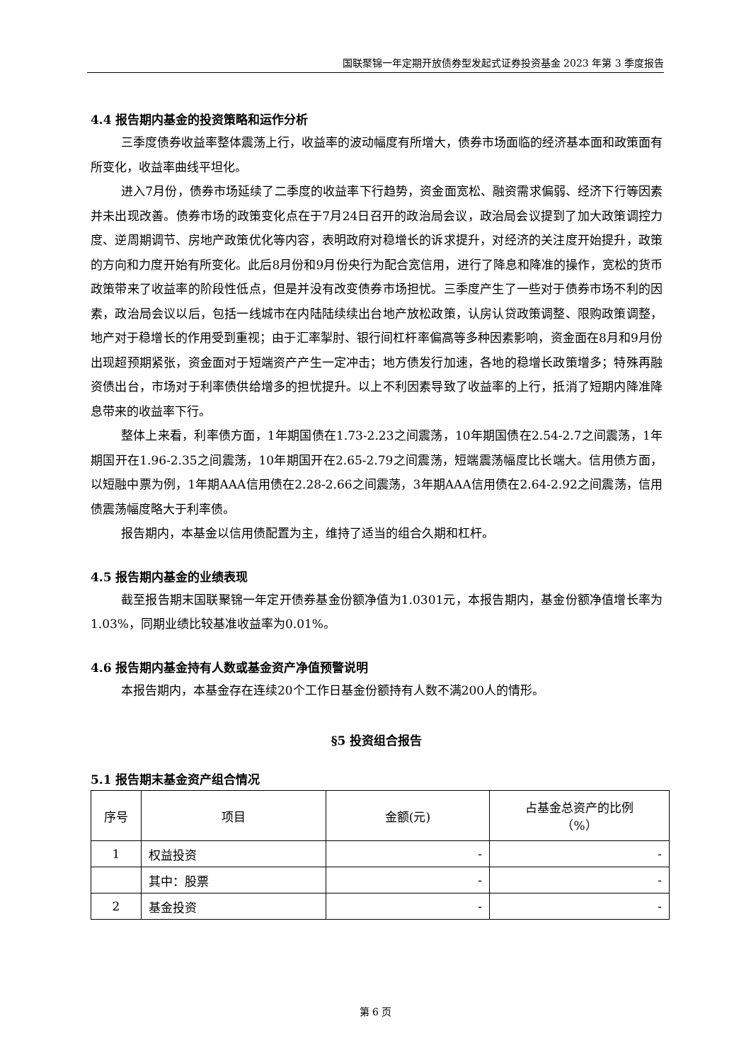国联聚锦一年定期开放债券型发起式证券投资基金 2023 年第 3 季度报告
4.4 报告期内基金的投资策略和运作分析
三季度债券收益率整体震荡上行，收益率的波动幅度有所增大，债券市场面临的经济基本面和政策面有所变化，收益率曲线平坦化。
进入7月份，债券市场延续了二季度的收益率下行趋势，资金面宽松、融资需求偏弱、经济下行等因素并未出现改善。债券市场的政策变化点在于7月24日召开的政治局会议，政治局会议提到了加大政策调控力度、逆周期调节、房地产政策优化等内容，表明政府对稳增长的诉求提升，对经济的关注度开始提升，政策的方向和力度开始有所变化。此后8月份和9月份央行为配合宽信用，进行了降息和降准的操作，宽松的货币政策带来了收益率的阶段性低点，但是并没有改变债券市场担忧。三季度产生了一些对于债券市场不利的因素，政治局会议以后，包括一线城市在内陆陆续续出台地产放松政策，认房认贷政策调整、限购政策调整，地产对于稳增长的作用受到重视；由于汇率掣肘、银行间杠杆率偏高等多种因素影响，资金面在8月和9月份出现超预期紧张，资金面对于短端资产产生一定冲击；地方债发行加速，各地的稳增长政策增多；特殊再融资债出台，市场对于利率债供给增多的担忧提升。以上不利因素导致了收益率的上行，抵消了短期内降准降息带来的收益率下行。
整体上来看，利率债方面，1年期国债在1.73-2.23之间震荡，10年期国债在2.54-2.7之间震荡，1年期国开在1.96-2.35之间震荡，10年期国开在2.65-2.79之间震荡，短端震荡幅度比长端大。信用债方面，以短融中票为例，1年期AAA信用债在2.28-2.66之间震荡，3年期AAA信用债在2.64-2.92之间震荡，信用债震荡幅度略大于利率债。
报告期内，本基金以信用债配置为主，维持了适当的组合久期和杠杆。
4.5 报告期内基金的业绩表现
截至报告期末国联聚锦一年定开债券基金份额净值为1.0301元，本报告期内，基金份额净值增长率为1.03%，同期业绩比较基准收益率为0.01%。
4.6 报告期内基金持有人数或基金资产净值预警说明
本报告期内，本基金存在连续20个工作日基金份额持有人数不满200人的情形。
§5 投资组合报告
5.1 报告期末基金资产组合情况
| 序号 | 项目 | 金额(元) | 占基金总资产的比例 （%） |
| --- | --- | --- | --- |
| 1 | 权益投资 | - | - |
| | 其中：股票 | - | - |
| 2 | 基金投资 | - | - |
第 6 页